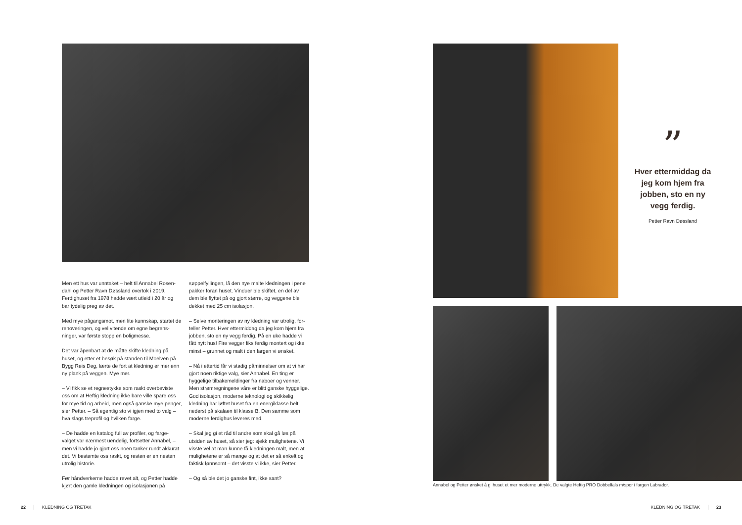Men ett hus var unntaket – helt til Annabel Rosen-dahl og Petter Ravn Døssland overtok i 2019. Ferdighuset fra 1978 hadde vært utleid i 20 år og bar tydelig preg av det.
Med mye pågangsmot, men lite kunnskap, startet de renoveringen, og vel vitende om egne begrens-ninger, var første stopp en boligmesse.
Det var åpenbart at de måtte skifte kledning på huset, og etter et besøk på standen til Moelven på Bygg Reis Deg, lærte de fort at kledning er mer enn ny plank på veggen. Mye mer.
– Vi fikk se et regnestykke som raskt overbeviste oss om at Heftig kledning ikke bare ville spare oss for mye tid og arbeid, men også ganske mye penger, sier Petter. – Så egentlig sto vi igjen med to valg – hva slags treprofil og hvilken farge.
– De hadde en katalog full av profiler, og farge-valget var nærmest uendelig, fortsetter Annabel, – men vi hadde jo gjort oss noen tanker rundt akkurat det. Vi bestemte oss raskt, og resten er en nesten utrolig historie.
Før håndverkerne hadde revet alt, og Petter hadde kjørt den gamle kledningen og isolasjonen på
søppelfyllingen, lå den nye malte kledningen i pene pakker foran huset. Vinduer ble skiftet, en del av dem ble flyttet på og gjort større, og veggene ble dekket med 25 cm isolasjon.
– Selve monteringen av ny kledning var utrolig, for-teller Petter. Hver ettermiddag da jeg kom hjem fra jobben, sto en ny vegg ferdig. På en uke hadde vi fått nytt hus! Fire vegger fiks ferdig montert og ikke minst – grunnet og malt i den fargen vi ønsket.
– Nå i ettertid får vi stadig påminnelser om at vi har gjort noen riktige valg, sier Annabel. En ting er hyggelige tilbakemeldinger fra naboer og venner. Men strømregningene våre er blitt ganske hyggelige. God isolasjon, moderne teknologi og skikkelig kledning har løftet huset fra en energiklasse helt nederst på skalaen til klasse B. Den samme som moderne ferdighus leveres med.
– Skal jeg gi et råd til andre som skal gå løs på utsiden av huset, så sier jeg: sjekk mulighetene. Vi visste vel at man kunne få kledningen malt, men at mulighetene er så mange og at det er så enkelt og faktisk lønnsomt – det visste vi ikke, sier Petter.
– Og så ble det jo ganske fint, ikke sant?
22 KLEDNING OG TRETAK
Annabel og Petter ønsket å gi huset et mer moderne uttrykk. De valgte Heftig PRO Dobbelfals m/spor i fargen Labrador.
KLEDNING OG TRETAK 23
”
Hver ettermiddag da jeg kom hjem fra jobben, sto en ny vegg ferdig.
Petter Ravn Døssland